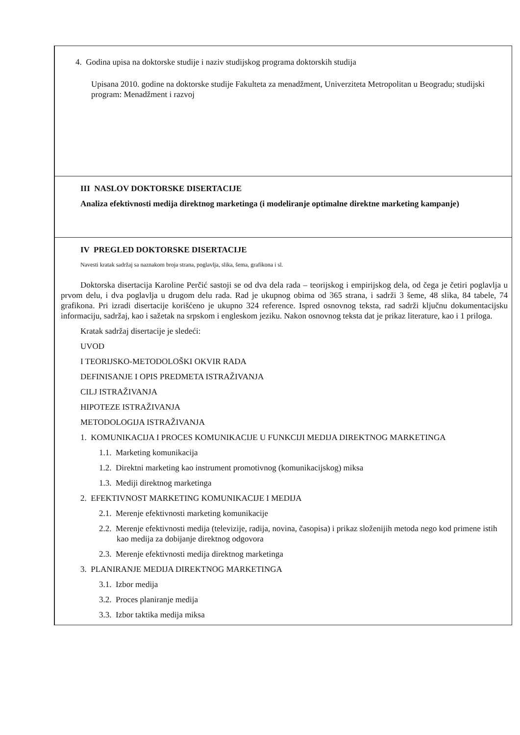4. Godina upisa na doktorske studije i naziv studijskog programa doktorskih studija
Upisana 2010. godine na doktorske studije Fakulteta za menadžment, Univerziteta Metropolitan u Beogradu; studijski program: Menadžment i razvoj
III NASLOV DOKTORSKE DISERTACIJE
Analiza efektivnosti medija direktnog marketinga (i modeliranje optimalne direktne marketing kampanje)
IV PREGLED DOKTORSKE DISERTACIJE
Navesti kratak sadržaj sa naznakom broja strana, poglavlja, slika, šema, grafikona i sl.
Doktorska disertacija Karoline Perčić sastoji se od dva dela rada – teorijskog i empirijskog dela, od čega je četiri poglavlja u prvom delu, i dva poglavlja u drugom delu rada. Rad je ukupnog obima od 365 strana, i sadrži 3 šeme, 48 slika, 84 tabele, 74 grafikona. Pri izradi disertacije korišćeno je ukupno 324 reference. Ispred osnovnog teksta, rad sadrži ključnu dokumentacijsku informaciju, sadržaj, kao i sažetak na srpskom i engleskom jeziku. Nakon osnovnog teksta dat je prikaz literature, kao i 1 priloga.
Kratak sadržaj disertacije je sledeći:
UVOD
I TEORIJSKO-METODOLOŠKI OKVIR RADA
DEFINISANJE I OPIS PREDMETA ISTRAŽIVANJA
CILJ ISTRAŽIVANJA
HIPOTEZE ISTRAŽIVANJA
METODOLOGIJA ISTRAŽIVANJA
1. KOMUNIKACIJA I PROCES KOMUNIKACIJE U FUNKCIJI MEDIJA DIREKTNOG MARKETINGA
1.1. Marketing komunikacija
1.2. Direktni marketing kao instrument promotivnog (komunikacijskog) miksa
1.3. Mediji direktnog marketinga
2. EFEKTIVNOST MARKETING KOMUNIKACIJE I MEDIJA
2.1. Merenje efektivnosti marketing komunikacije
2.2. Merenje efektivnosti medija (televizije, radija, novina, časopisa) i prikaz složenijih metoda nego kod primene istih kao medija za dobijanje direktnog odgovora
2.3. Merenje efektivnosti medija direktnog marketinga
3. PLANIRANJE MEDIJA DIREKTNOG MARKETINGA
3.1. Izbor medija
3.2. Proces planiranje medija
3.3. Izbor taktika medija miksa